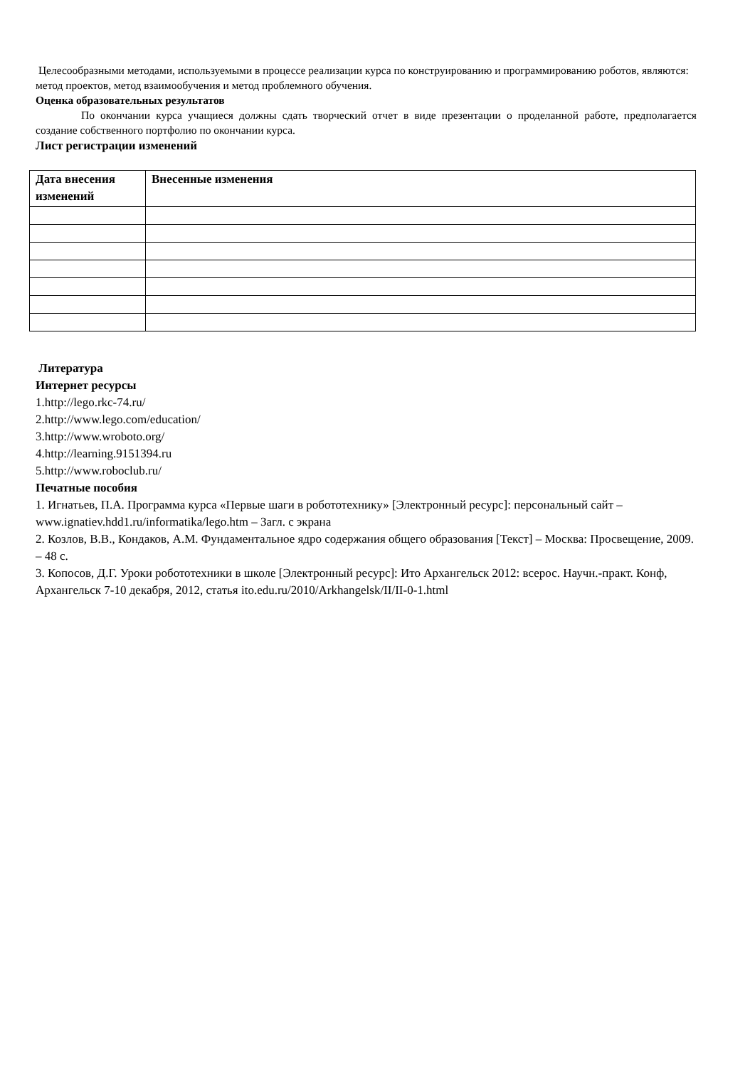Целесообразными методами, используемыми в процессе реализации курса по конструированию и программированию роботов, являются: метод проектов, метод взаимообучения и метод проблемного обучения.
Оценка образовательных результатов
По окончании курса учащиеся должны сдать творческий отчет в виде презентации о проделанной работе, предполагается создание собственного портфолио по окончании курса.
Лист регистрации изменений
| Дата внесения изменений | Внесенные изменения |
| --- | --- |
Литература
Интернет ресурсы
1.http://lego.rkc-74.ru/
2.http://www.lego.com/education/
3.http://www.wroboto.org/
4.http://learning.9151394.ru
5.http://www.roboclub.ru/
Печатные пособия
1. Игнатьев, П.А. Программа курса «Первые шаги в робототехнику» [Электронный ресурс]: персональный сайт – www.ignatiev.hdd1.ru/informatika/lego.htm – Загл. с экрана
2. Козлов, В.В., Кондаков, А.М. Фундаментальное ядро содержания общего образования [Текст] – Москва: Просвещение, 2009. – 48 с.
3. Копосов, Д.Г. Уроки робототехники в школе [Электронный ресурс]: Ито Архангельск 2012: всерос. Научн.-практ. Конф, Архангельск 7-10 декабря, 2012, статья ito.edu.ru/2010/Arkhangelsk/II/II-0-1.html